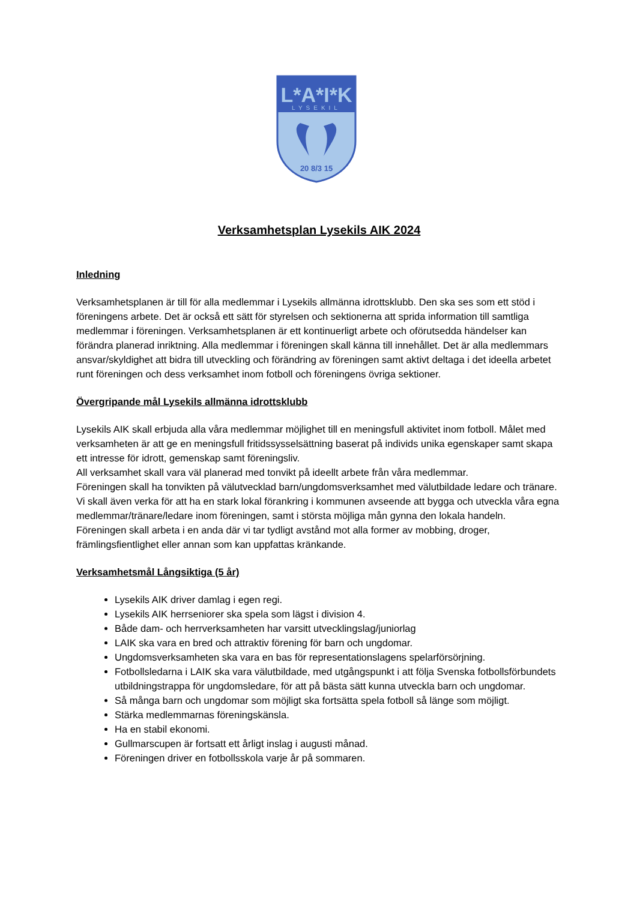L*A*I*K
LYSEKIL
20 8/3 15
Verksamhetsplan Lysekils AIK 2024
Inledning
Verksamhetsplanen är till för alla medlemmar i Lysekils allmänna idrottsklubb. Den ska ses som ett stöd i föreningens arbete. Det är också ett sätt för styrelsen och sektionerna att sprida information till samtliga medlemmar i föreningen. Verksamhetsplanen är ett kontinuerligt arbete och oförutsedda händelser kan förändra planerad inriktning. Alla medlemmar i föreningen skall känna till innehållet. Det är alla medlemmars ansvar/skyldighet att bidra till utveckling och förändring av föreningen samt aktivt deltaga i det ideella arbetet runt föreningen och dess verksamhet inom fotboll och föreningens övriga sektioner.
Övergripande mål Lysekils allmänna idrottsklubb
Lysekils AIK skall erbjuda alla våra medlemmar möjlighet till en meningsfull aktivitet inom fotboll. Målet med verksamheten är att ge en meningsfull fritidssysselsättning baserat på individs unika egenskaper samt skapa ett intresse för idrott, gemenskap samt föreningsliv.
All verksamhet skall vara väl planerad med tonvikt på ideellt arbete från våra medlemmar.
Föreningen skall ha tonvikten på välutvecklad barn/ungdomsverksamhet med välutbildade ledare och tränare.
Vi skall även verka för att ha en stark lokal förankring i kommunen avseende att bygga och utveckla våra egna medlemmar/tränare/ledare inom föreningen, samt i största möjliga mån gynna den lokala handeln.
Föreningen skall arbeta i en anda där vi tar tydligt avstånd mot alla former av mobbing, droger, främlingsfientlighet eller annan som kan uppfattas kränkande.
Verksamhetsmål Långsiktiga (5 år)
Lysekils AIK driver damlag i egen regi.
Lysekils AIK herrseniorer ska spela som lägst i division 4.
Både dam- och herrverksamheten har varsitt utvecklingslag/juniorlag
LAIK ska vara en bred och attraktiv förening för barn och ungdomar.
Ungdomsverksamheten ska vara en bas för representationslagens spelarförsörjning.
Fotbollsledarna i LAIK ska vara välutbildade, med utgångspunkt i att följa Svenska fotbollsförbundets utbildningstrappa för ungdomsledare, för att på bästa sätt kunna utveckla barn och ungdomar.
Så många barn och ungdomar som möjligt ska fortsätta spela fotboll så länge som möjligt.
Stärka medlemmarnas föreningskänsla.
Ha en stabil ekonomi.
Gullmarscupen är fortsatt ett årligt inslag i augusti månad.
Föreningen driver en fotbollsskola varje år på sommaren.